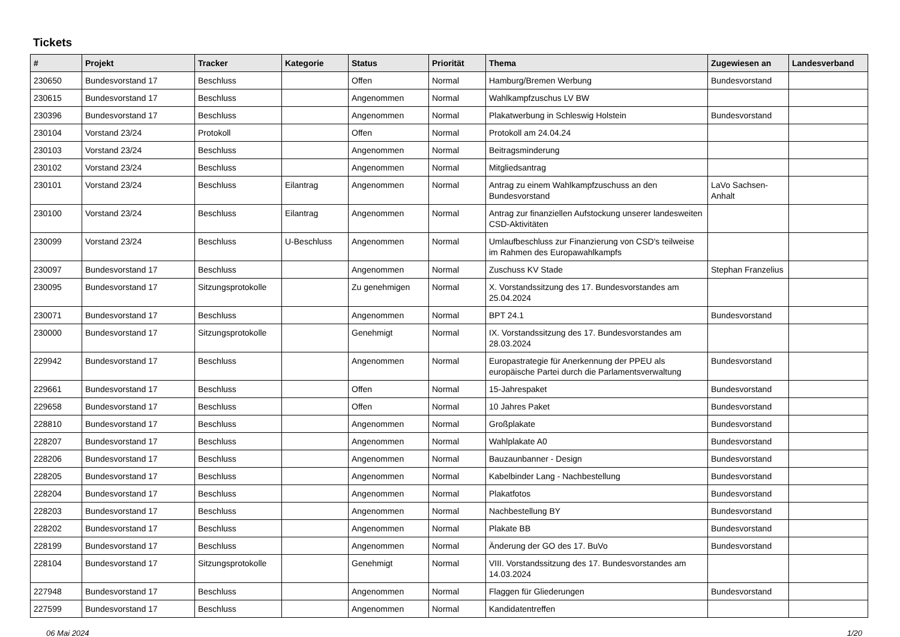Tickets
| # | Projekt | Tracker | Kategorie | Status | Priorität | Thema | Zugewiesen an | Landesverband |
| --- | --- | --- | --- | --- | --- | --- | --- | --- |
| 230650 | Bundesvorstand 17 | Beschluss | | Offen | Normal | Hamburg/Bremen Werbung | Bundesvorstand | |
| 230615 | Bundesvorstand 17 | Beschluss | | Angenommen | Normal | Wahlkampfzuschus LV BW | | |
| 230396 | Bundesvorstand 17 | Beschluss | | Angenommen | Normal | Plakatwerbung in Schleswig Holstein | Bundesvorstand | |
| 230104 | Vorstand 23/24 | Protokoll | | Offen | Normal | Protokoll am 24.04.24 | | |
| 230103 | Vorstand 23/24 | Beschluss | | Angenommen | Normal | Beitragsminderung | | |
| 230102 | Vorstand 23/24 | Beschluss | | Angenommen | Normal | Mitgliedsantrag | | |
| 230101 | Vorstand 23/24 | Beschluss | Eilantrag | Angenommen | Normal | Antrag zu einem Wahlkampfzuschuss an den Bundesvorstand | LaVo Sachsen-Anhalt | |
| 230100 | Vorstand 23/24 | Beschluss | Eilantrag | Angenommen | Normal | Antrag zur finanziellen Aufstockung unserer landesweiten CSD-Aktivitäten | | |
| 230099 | Vorstand 23/24 | Beschluss | U-Beschluss | Angenommen | Normal | Umlaufbeschluss zur Finanzierung von CSD's teilweise im Rahmen des Europawahlkampfs | | |
| 230097 | Bundesvorstand 17 | Beschluss | | Angenommen | Normal | Zuschuss KV Stade | Stephan Franzelius | |
| 230095 | Bundesvorstand 17 | Sitzungsprotokolle | | Zu genehmigen | Normal | X. Vorstandssitzung des 17. Bundesvorstandes am 25.04.2024 | | |
| 230071 | Bundesvorstand 17 | Beschluss | | Angenommen | Normal | BPT 24.1 | Bundesvorstand | |
| 230000 | Bundesvorstand 17 | Sitzungsprotokolle | | Genehmigt | Normal | IX. Vorstandssitzung des 17. Bundesvorstandes am 28.03.2024 | | |
| 229942 | Bundesvorstand 17 | Beschluss | | Angenommen | Normal | Europastrategie für Anerkennung der PPEU als europäische Partei durch die Parlamentsverwaltung | Bundesvorstand | |
| 229661 | Bundesvorstand 17 | Beschluss | | Offen | Normal | 15-Jahrespaket | Bundesvorstand | |
| 229658 | Bundesvorstand 17 | Beschluss | | Offen | Normal | 10 Jahres Paket | Bundesvorstand | |
| 228810 | Bundesvorstand 17 | Beschluss | | Angenommen | Normal | Großplakate | Bundesvorstand | |
| 228207 | Bundesvorstand 17 | Beschluss | | Angenommen | Normal | Wahlplakate A0 | Bundesvorstand | |
| 228206 | Bundesvorstand 17 | Beschluss | | Angenommen | Normal | Bauzaunbanner - Design | Bundesvorstand | |
| 228205 | Bundesvorstand 17 | Beschluss | | Angenommen | Normal | Kabelbinder Lang - Nachbestellung | Bundesvorstand | |
| 228204 | Bundesvorstand 17 | Beschluss | | Angenommen | Normal | Plakatfotos | Bundesvorstand | |
| 228203 | Bundesvorstand 17 | Beschluss | | Angenommen | Normal | Nachbestellung BY | Bundesvorstand | |
| 228202 | Bundesvorstand 17 | Beschluss | | Angenommen | Normal | Plakate BB | Bundesvorstand | |
| 228199 | Bundesvorstand 17 | Beschluss | | Angenommen | Normal | Änderung der GO des 17. BuVo | Bundesvorstand | |
| 228104 | Bundesvorstand 17 | Sitzungsprotokolle | | Genehmigt | Normal | VIII. Vorstandssitzung des 17. Bundesvorstandes am 14.03.2024 | | |
| 227948 | Bundesvorstand 17 | Beschluss | | Angenommen | Normal | Flaggen für Gliederungen | Bundesvorstand | |
| 227599 | Bundesvorstand 17 | Beschluss | | Angenommen | Normal | Kandidatentreffen | | |
06 Mai 2024 1/20